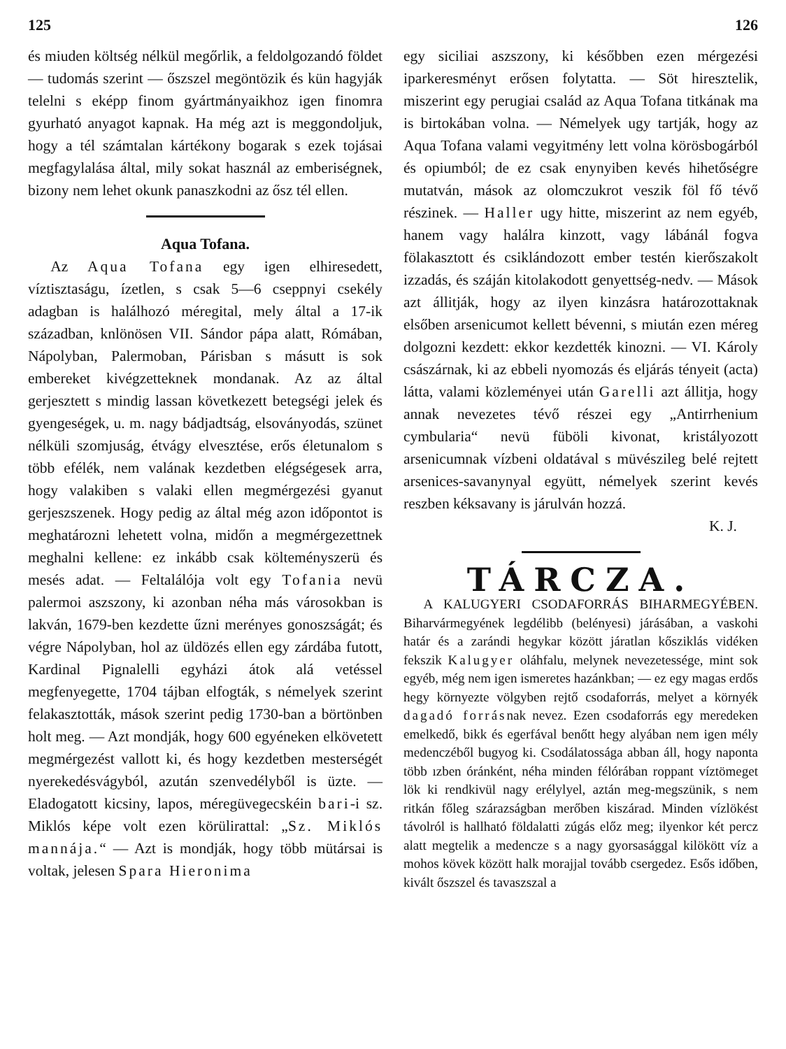125
és miuden költség nélkül megőrlik, a feldolgozandó földet — tudomás szerint — őszszel megöntözik és kün hagyják telelni s eképp finom gyártmányaikhoz igen finomra gyurható anyagot kapnak. Ha még azt is meggondoljuk, hogy a tél számtalan kártékony bogarak s ezek tojásai megfagylalása által, mily sokat használ az emberiségnek, bizony nem lehet okunk panaszkodni az ősz tél ellen.
Aqua Tofana.
Az Aqua Tofana egy igen elhiresedett, víztisztaságu, ízetlen, s csak 5—6 cseppnyi csekély adagban is halálhozó méregital, mely által a 17-ik században, knlönösen VII. Sándor pápa alatt, Rómában, Nápolyban, Palermoban, Párisban s másutt is sok embereket kivégzetteknek mondanak. Az az által gerjesztett s mindig lassan következett betegségi jelek és gyengeségek, u. m. nagy bádjadtság, elsoványodás, szünet nélküli szomjuság, étvágy elvesztése, erős életunalom s több efélék, nem valának kezdetben elégségesek arra, hogy valakiben s valaki ellen megmérgezési gyanut gerjeszszenek. Hogy pedig az által még azon időpontot is meghatározni lehetett volna, midőn a megmérgezettnek meghalni kellene: ez inkább csak költeményszerü és mesés adat. — Feltalálója volt egy Tofania nevü palermoi aszszony, ki azonban néha más városokban is lakván, 1679-ben kezdette űzni merényes gonoszságát; és végre Nápolyban, hol az üldözés ellen egy zárdába futott, Kardinal Pignalelli egyházi átok alá vetéssel megfenyegette, 1704 tájban elfogták, s némelyek szerint felakasztották, mások szerint pedig 1730-ban a börtönben holt meg. — Azt mondják, hogy 600 egyéneken elkövetett megmérgezést vallott ki, és hogy kezdetben mesterségét nyerekedésvágyból, azután szenvedélyből is üzte. — Eladogatott kicsiny, lapos, méregüvegecskéin bari-i sz. Miklós képe volt ezen körülirattal: „Sz. Miklós mannája.“ — Azt is mondják, hogy több mütársai is voltak, jelesen Spara Hieronima
126
egy siciliai aszszony, ki későbben ezen mérgezési iparkeresményt erősen folytatta. — Söt hiresztelik, miszerint egy perugiai család az Aqua Tofana titkának ma is birtokában volna. — Némelyek ugy tartják, hogy az Aqua Tofana valami vegyitmény lett volna körösbogárból és opiumból; de ez csak enynyiben kevés hihetőségre mutatván, mások az olomczukrot veszik föl fő tévő részinek. — Haller ugy hitte, miszerint az nem egyéb, hanem vagy halálra kinzott, vagy lábánál fogva fölakasztott és csiklándozott ember testén kierőszakolt izzadás, és száján kitolakodott genyettség-nedv. — Mások azt állitják, hogy az ilyen kinzásra határozottaknak elsőben arsenicumot kellett bévenni, s miután ezen méreg dolgozni kezdett: ekkor kezdették kinozni. — VI. Károly császárnak, ki az ebbeli nyomozás és eljárás tényeit (acta) látta, valami közleményei után Garelli azt állitja, hogy annak nevezetes tévő részei egy „Antirrhenium cymbularia“ nevü füböli kivonat, kristályozott arsenicumnak vízbeni oldatával s müvészileg belé rejtett arsenices-savanynyal együtt, némelyek szerint kevés reszben kéksavany is járulván hozzá.
K. J.
TÁRCZA.
A KALUGYERI CSODAFORRÁS BIHARMEGYÉBEN. Biharvármegyének legdélibb (belényesi) járásában, a vaskohi határ és a zarándi hegykar között járatlan kősziklás vidéken fekszik Kalugyer oláhfalu, melynek nevezetessége, mint sok egyéb, még nem igen ismeretes hazánkban; — ez egy magas erdős hegy környezte völgyben rejtő csodaforrás, melyet a környék dagadó forrásnak nevez. Ezen csodaforrás egy meredeken emelkedő, bikk és egerfával benőtt hegy alyában nem igen mély medenczéből bugyog ki. Csodálatossága abban áll, hogy naponta több ızben óránként, néha minden félórában roppant víztömeget lök ki rendkivül nagy erélylyel, aztán meg-megszünik, s nem ritkán főleg szárazságban merőben kiszárad. Minden vízlökést távolról is hallható földalatti zúgás előz meg; ilyenkor két percz alatt megtelik a medencze s a nagy gyorsasággal kilökött víz a mohos kövek között halk morajjal tovább csergedez. Esős időben, kivált őszszel és tavaszszal a